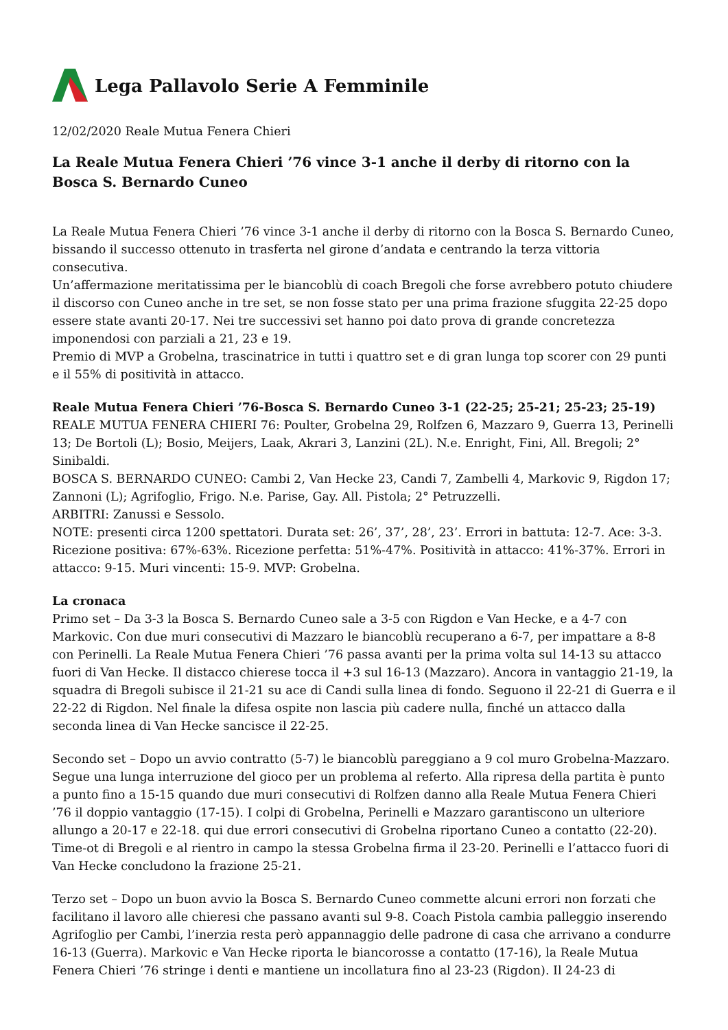Lega Pallavolo Serie A Femminile
12/02/2020 Reale Mutua Fenera Chieri
La Reale Mutua Fenera Chieri ’76 vince 3-1 anche il derby di ritorno con la Bosca S. Bernardo Cuneo
La Reale Mutua Fenera Chieri ’76 vince 3-1 anche il derby di ritorno con la Bosca S. Bernardo Cuneo, bissando il successo ottenuto in trasferta nel girone d’andata e centrando la terza vittoria consecutiva.
Un’affermazione meritatissima per le biancoblù di coach Bregoli che forse avrebbero potuto chiudere il discorso con Cuneo anche in tre set, se non fosse stato per una prima frazione sfuggita 22-25 dopo essere state avanti 20-17. Nei tre successivi set hanno poi dato prova di grande concretezza imponendosi con parziali a 21, 23 e 19.
Premio di MVP a Grobelna, trascinatrice in tutti i quattro set e di gran lunga top scorer con 29 punti e il 55% di positività in attacco.
Reale Mutua Fenera Chieri ’76-Bosca S. Bernardo Cuneo 3-1 (22-25; 25-21; 25-23; 25-19)
REALE MUTUA FENERA CHIERI 76: Poulter, Grobelna 29, Rolfzen 6, Mazzaro 9, Guerra 13, Perinelli 13; De Bortoli (L); Bosio, Meijers, Laak, Akrari 3, Lanzini (2L). N.e. Enright, Fini, All. Bregoli; 2° Sinibaldi.
BOSCA S. BERNARDO CUNEO: Cambi 2, Van Hecke 23, Candi 7, Zambelli 4, Markovic 9, Rigdon 17; Zannoni (L); Agrifoglio, Frigo. N.e. Parise, Gay. All. Pistola; 2° Petruzzelli.
ARBITRI: Zanussi e Sessolo.
NOTE: presenti circa 1200 spettatori. Durata set: 26’, 37’, 28’, 23’. Errori in battuta: 12-7. Ace: 3-3. Ricezione positiva: 67%-63%. Ricezione perfetta: 51%-47%. Positività in attacco: 41%-37%. Errori in attacco: 9-15. Muri vincenti: 15-9. MVP: Grobelna.
La cronaca
Primo set – Da 3-3 la Bosca S. Bernardo Cuneo sale a 3-5 con Rigdon e Van Hecke, e a 4-7 con Markovic. Con due muri consecutivi di Mazzaro le biancoblù recuperano a 6-7, per impattare a 8-8 con Perinelli. La Reale Mutua Fenera Chieri ’76 passa avanti per la prima volta sul 14-13 su attacco fuori di Van Hecke. Il distacco chierese tocca il +3 sul 16-13 (Mazzaro). Ancora in vantaggio 21-19, la squadra di Bregoli subisce il 21-21 su ace di Candi sulla linea di fondo. Seguono il 22-21 di Guerra e il 22-22 di Rigdon. Nel finale la difesa ospite non lascia più cadere nulla, finché un attacco dalla seconda linea di Van Hecke sancisce il 22-25.
Secondo set – Dopo un avvio contratto (5-7) le biancoblù pareggiano a 9 col muro Grobelna-Mazzaro. Segue una lunga interruzione del gioco per un problema al referto. Alla ripresa della partita è punto a punto fino a 15-15 quando due muri consecutivi di Rolfzen danno alla Reale Mutua Fenera Chieri ’76 il doppio vantaggio (17-15). I colpi di Grobelna, Perinelli e Mazzaro garantiscono un ulteriore allungo a 20-17 e 22-18. qui due errori consecutivi di Grobelna riportano Cuneo a contatto (22-20). Time-ot di Bregoli e al rientro in campo la stessa Grobelna firma il 23-20. Perinelli e l’attacco fuori di Van Hecke concludono la frazione 25-21.
Terzo set – Dopo un buon avvio la Bosca S. Bernardo Cuneo commette alcuni errori non forzati che facilitano il lavoro alle chieresi che passano avanti sul 9-8. Coach Pistola cambia palleggio inserendo Agrifoglio per Cambi, l’inerzia resta però appannaggio delle padrone di casa che arrivano a condurre 16-13 (Guerra). Markovic e Van Hecke riporta le biancorosse a contatto (17-16), la Reale Mutua Fenera Chieri ’76 stringe i denti e mantiene un incollatura fino al 23-23 (Rigdon). Il 24-23 di